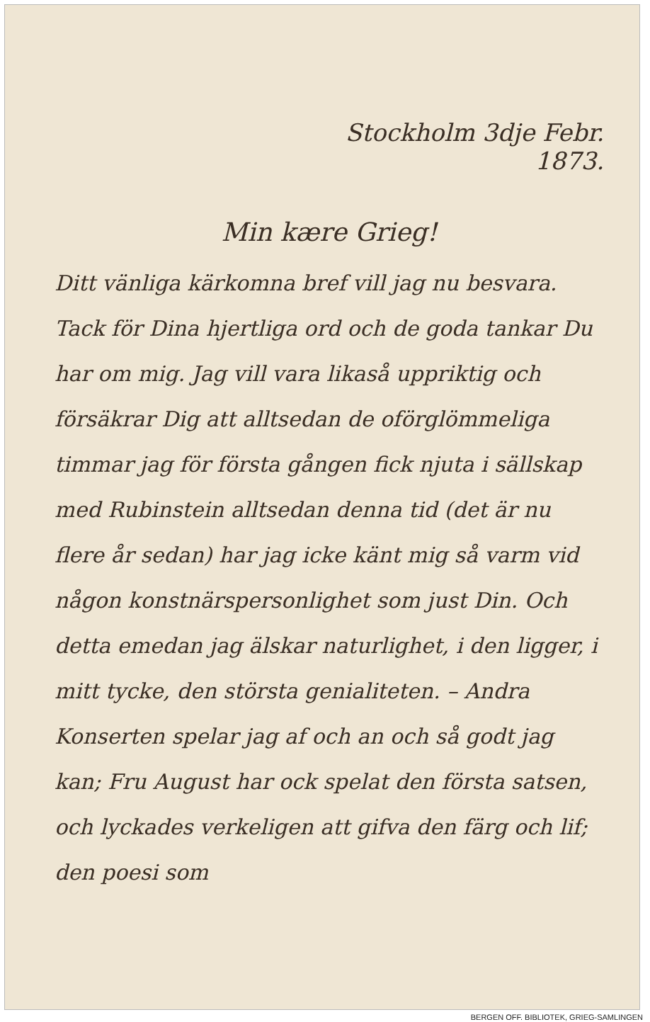Stockholm 3dje Febr.
1873.
Min kære Grieg!
Ditt vänliga kärkomna bref vill jag nu besvara. Tack för Dina hjertliga ord och de goda tankar Du har om mig. Jag vill vara likaså uppriktig och försäkrar Dig att alltsedan de oförglömmeliga timmar jag för första gången fick njuta i sällskap med Rubinstein alltsedan denna tid (det är nu flere år sedan) har jag icke känt mig så varm vid någon konstnärspersonlighet som just Din. Och detta emedan jag älskar naturlighet, i den ligger, i mitt tycke, den största genialiteten. – Andra Konserten spelar jag af och an och så godt jag kan; Fru August har ock spelat den första satsen, och lyckades verkeligen att gifva den färg och lif; den poesi som
BERGEN OFF. BIBLIOTEK, GRIEG-SAMLINGEN